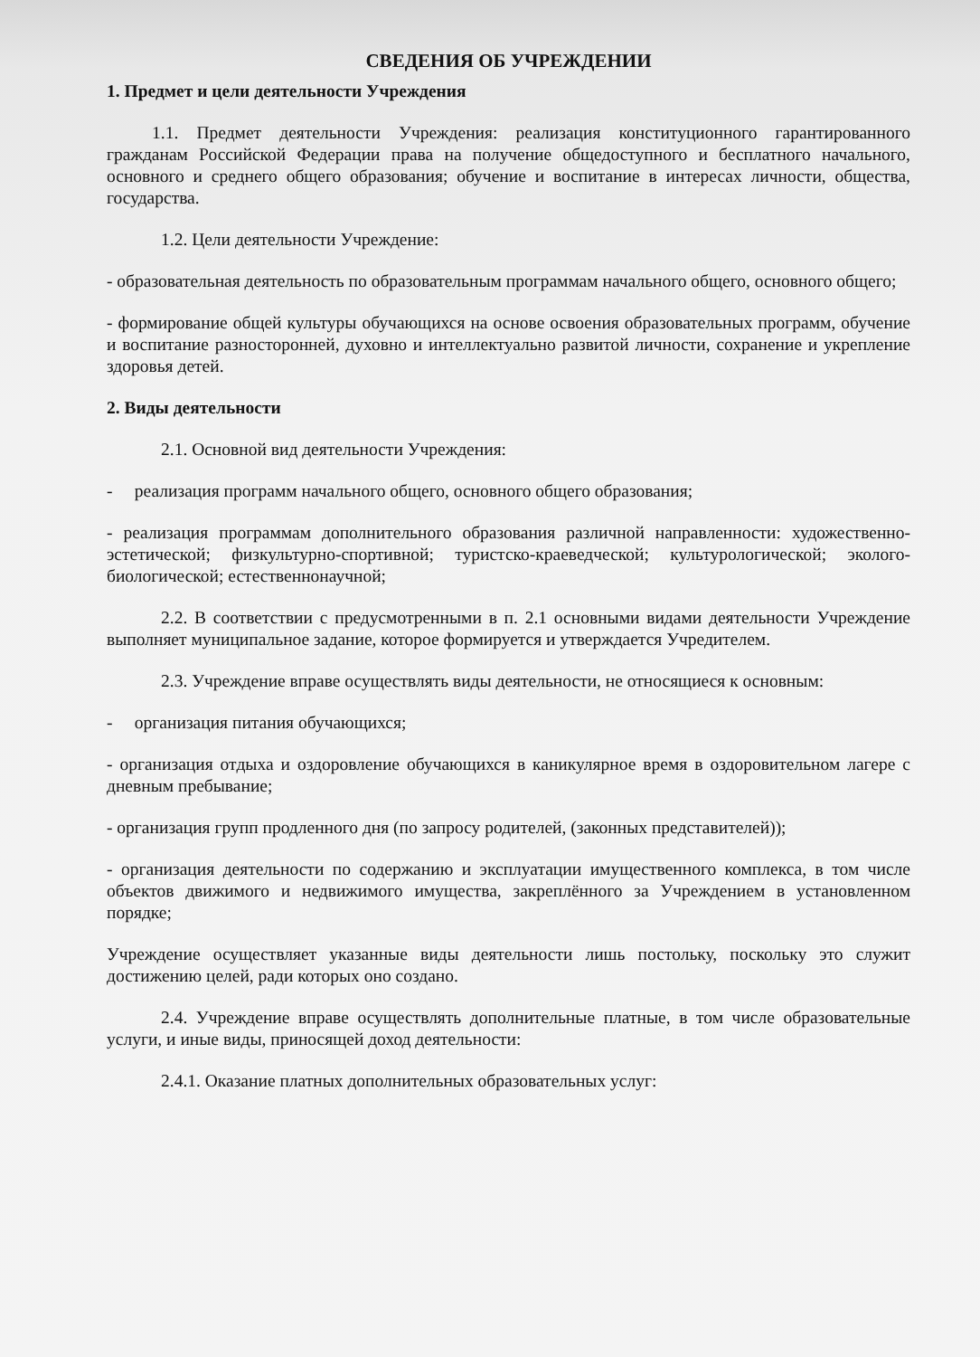СВЕДЕНИЯ ОБ УЧРЕЖДЕНИИ
1. Предмет и цели деятельности Учреждения
1.1. Предмет деятельности Учреждения: реализация конституционного гарантированного гражданам Российской Федерации права на получение общедоступного и бесплатного начального, основного и среднего общего образования; обучение и воспитание в интересах личности, общества, государства.
1.2. Цели деятельности Учреждение:
- образовательная деятельность по образовательным программам начального общего, основного общего;
- формирование общей культуры обучающихся на основе освоения образовательных программ, обучение и воспитание разносторонней, духовно и интеллектуально развитой личности, сохранение и укрепление здоровья детей.
2. Виды деятельности
2.1. Основной вид деятельности Учреждения:
- реализация программ начального общего, основного общего образования;
- реализация программам дополнительного образования различной направленности: художественно-эстетической; физкультурно-спортивной; туристско-краеведческой; культурологической; эколого-биологической; естественнонаучной;
2.2. В соответствии с предусмотренными в п. 2.1 основными видами деятельности Учреждение выполняет муниципальное задание, которое формируется и утверждается Учредителем.
2.3. Учреждение вправе осуществлять виды деятельности, не относящиеся к основным:
- организация питания обучающихся;
- организация отдыха и оздоровление обучающихся в каникулярное время в оздоровительном лагере с дневным пребывание;
- организация групп продленного дня (по запросу родителей, (законных представителей));
- организация деятельности по содержанию и эксплуатации имущественного комплекса, в том числе объектов движимого и недвижимого имущества, закреплённого за Учреждением в установленном порядке;
Учреждение осуществляет указанные виды деятельности лишь постольку, поскольку это служит достижению целей, ради которых оно создано.
2.4. Учреждение вправе осуществлять дополнительные платные, в том числе образовательные услуги, и иные виды, приносящей доход деятельности:
2.4.1. Оказание платных дополнительных образовательных услуг: